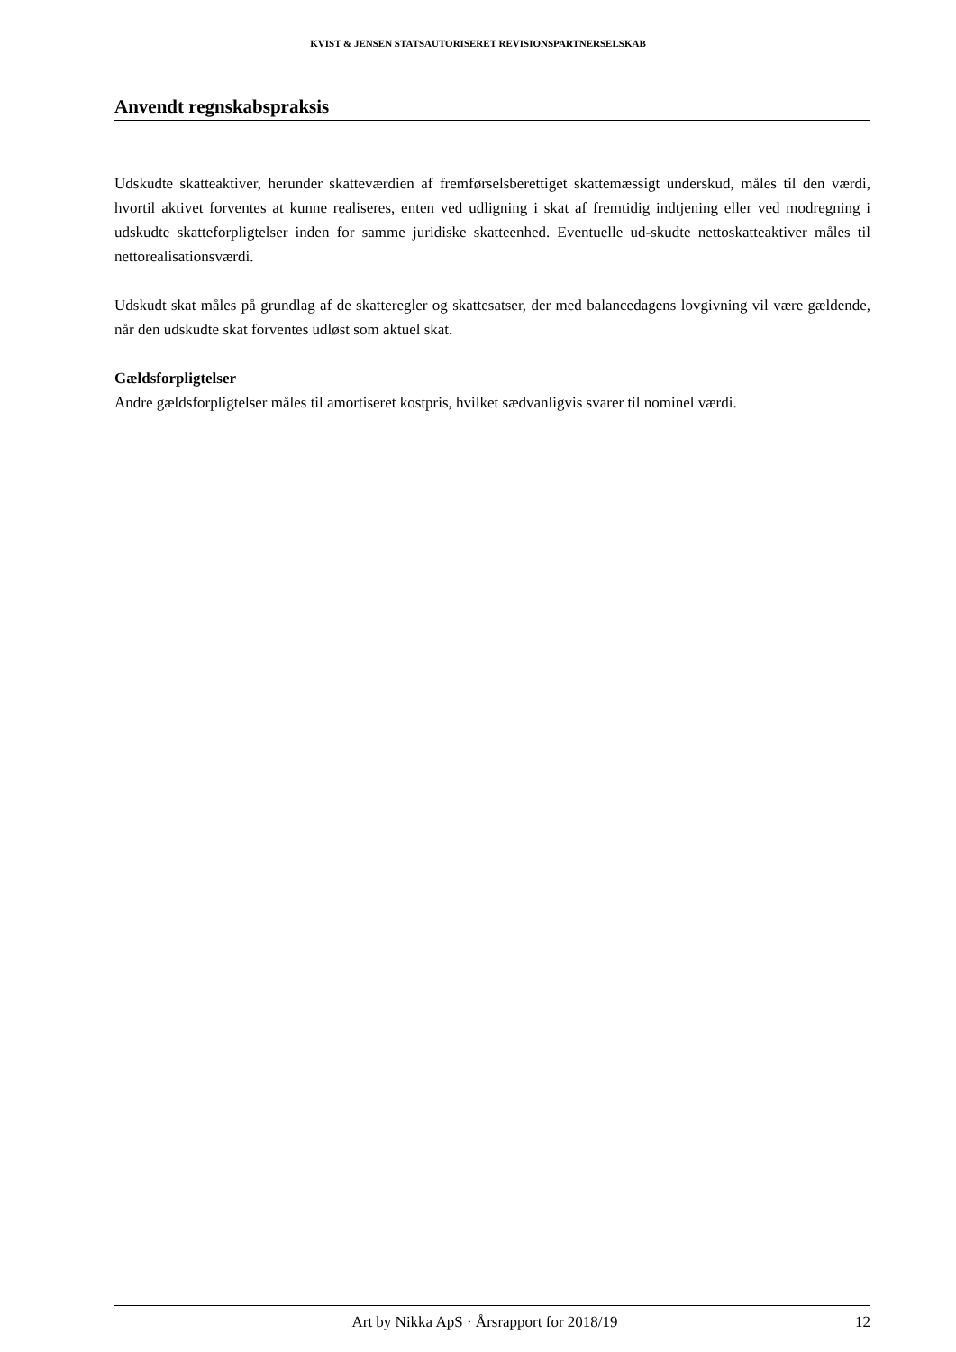KVIST & JENSEN STATSAUTORISERET REVISIONSPARTNERSELSKAB
Anvendt regnskabspraksis
Udskudte skatteaktiver, herunder skatteværdien af fremførselsberettiget skattemæssigt underskud, måles til den værdi, hvortil aktivet forventes at kunne realiseres, enten ved udligning i skat af fremtidig indtjening eller ved modregning i udskudte skatteforpligtelser inden for samme juridiske skatteenhed. Eventuelle ud-skudte nettoskatteaktiver måles til nettorealisationsværdi.
Udskudt skat måles på grundlag af de skatteregler og skattesatser, der med balancedagens lovgivning vil være gældende, når den udskudte skat forventes udløst som aktuel skat.
Gældsforpligtelser
Andre gældsforpligtelser måles til amortiseret kostpris, hvilket sædvanligvis svarer til nominel værdi.
Art by Nikka ApS · Årsrapport for 2018/19 12